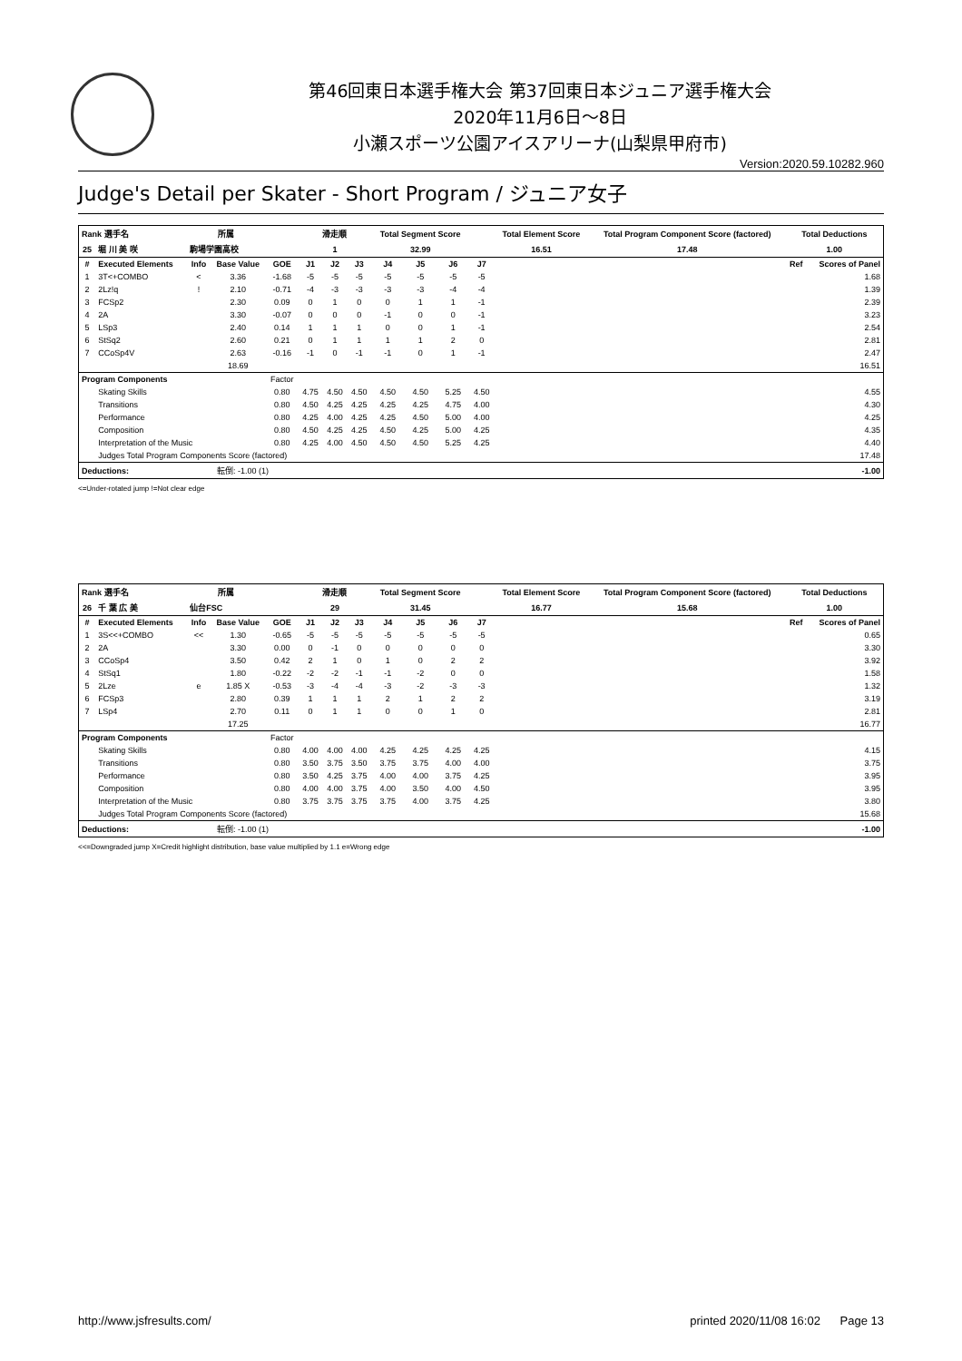第46回東日本選手権大会 第37回東日本ジュニア選手権大会
2020年11月6日～8日
小瀬スポーツ公園アイスアリーナ(山梨県甲府市)
Version:2020.59.10282.960
Judge's Detail per Skater - Short Program / ジュニア女子
| Rank 選手名 | | 所属 | | | 滑走順 | | | Total Segment Score | | | | Total Element Score | Total Program Component Score (factored) | Total Deductions | |
| --- | --- | --- | --- | --- | --- | --- | --- | --- | --- | --- | --- | --- | --- | --- | --- |
| 25 | 堀 川 美 咲 | 駒場学園高校 | | | 1 | | | 32.99 | | | | 16.51 | 17.48 | 1.00 | |
| # | Executed Elements | Info | Base Value | GOE | J1 | J2 | J3 | J4 | J5 | J6 | J7 | | | Ref | Scores of Panel |
| 1 | 3T<+COMBO | < | 3.36 | -1.68 | -5 | -5 | -5 | -5 | -5 | -5 | -5 | | | | 1.68 |
| 2 | 2Lz!q | ! | 2.10 | -0.71 | -4 | -3 | -3 | -3 | -3 | -4 | -4 | | | | 1.39 |
| 3 | FCSp2 | | 2.30 | 0.09 | 0 | 1 | 0 | 0 | 1 | 1 | -1 | | | | 2.39 |
| 4 | 2A | | 3.30 | -0.07 | 0 | 0 | 0 | -1 | 0 | 0 | -1 | | | | 3.23 |
| 5 | LSp3 | | 2.40 | 0.14 | 1 | 1 | 1 | 0 | 0 | 1 | -1 | | | | 2.54 |
| 6 | StSq2 | | 2.60 | 0.21 | 0 | 1 | 1 | 1 | 1 | 2 | 0 | | | | 2.81 |
| 7 | CCoSp4V | | 2.63 | -0.16 | -1 | 0 | -1 | -1 | 0 | 1 | -1 | | | | 2.47 |
| | | | 18.69 | | | | | | | | | | | | 16.51 |
| Program Components | | | | Factor | | | | | | | | | | | |
| | Skating Skills | | | 0.80 | 4.75 | 4.50 | 4.50 | 4.50 | 4.50 | 5.25 | 4.50 | | | | 4.55 |
| | Transitions | | | 0.80 | 4.50 | 4.25 | 4.25 | 4.25 | 4.25 | 4.75 | 4.00 | | | | 4.30 |
| | Performance | | | 0.80 | 4.25 | 4.00 | 4.25 | 4.25 | 4.50 | 5.00 | 4.00 | | | | 4.25 |
| | Composition | | | 0.80 | 4.50 | 4.25 | 4.25 | 4.50 | 4.25 | 5.00 | 4.25 | | | | 4.35 |
| | Interpretation of the Music | | | 0.80 | 4.25 | 4.00 | 4.50 | 4.50 | 4.50 | 5.25 | 4.25 | | | | 4.40 |
| | Judges Total Program Components Score (factored) | | | | | | | | | | | | | | 17.48 |
| Deductions: | | 転倒: -1.00 (1) | | | | | | | | | | | | | -1.00 |
<=Under-rotated jump !=Not clear edge
| Rank 選手名 | | 所属 | | | 滑走順 | | | Total Segment Score | | | | Total Element Score | Total Program Component Score (factored) | Total Deductions | |
| --- | --- | --- | --- | --- | --- | --- | --- | --- | --- | --- | --- | --- | --- | --- | --- |
| 26 | 千 葉 広 美 | 仙台FSC | | | 29 | | | 31.45 | | | | 16.77 | 15.68 | 1.00 | |
| # | Executed Elements | Info | Base Value | GOE | J1 | J2 | J3 | J4 | J5 | J6 | J7 | | | Ref | Scores of Panel |
| 1 | 3S<<+COMBO | << | 1.30 | -0.65 | -5 | -5 | -5 | -5 | -5 | -5 | -5 | | | | 0.65 |
| 2 | 2A | | 3.30 | 0.00 | 0 | -1 | 0 | 0 | 0 | 0 | 0 | | | | 3.30 |
| 3 | CCoSp4 | | 3.50 | 0.42 | 2 | 1 | 0 | 1 | 0 | 2 | 2 | | | | 3.92 |
| 4 | StSq1 | | 1.80 | -0.22 | -2 | -2 | -1 | -1 | -2 | 0 | 0 | | | | 1.58 |
| 5 | 2Lze | e | 1.85 X | -0.53 | -3 | -4 | -4 | -3 | -2 | -3 | -3 | | | | 1.32 |
| 6 | FCSp3 | | 2.80 | 0.39 | 1 | 1 | 1 | 2 | 1 | 2 | 2 | | | | 3.19 |
| 7 | LSp4 | | 2.70 | 0.11 | 0 | 1 | 1 | 0 | 0 | 1 | 0 | | | | 2.81 |
| | | | 17.25 | | | | | | | | | | | | 16.77 |
| Program Components | | | | Factor | | | | | | | | | | | |
| | Skating Skills | | | 0.80 | 4.00 | 4.00 | 4.00 | 4.25 | 4.25 | 4.25 | 4.25 | | | | 4.15 |
| | Transitions | | | 0.80 | 3.50 | 3.75 | 3.50 | 3.75 | 3.75 | 4.00 | 4.00 | | | | 3.75 |
| | Performance | | | 0.80 | 3.50 | 4.25 | 3.75 | 4.00 | 4.00 | 3.75 | 4.25 | | | | 3.95 |
| | Composition | | | 0.80 | 4.00 | 4.00 | 3.75 | 4.00 | 3.50 | 4.00 | 4.50 | | | | 3.95 |
| | Interpretation of the Music | | | 0.80 | 3.75 | 3.75 | 3.75 | 3.75 | 4.00 | 3.75 | 4.25 | | | | 3.80 |
| | Judges Total Program Components Score (factored) | | | | | | | | | | | | | | 15.68 |
| Deductions: | | 転倒: -1.00 (1) | | | | | | | | | | | | | -1.00 |
<<=Downgraded jump X=Credit highlight distribution, base value multiplied by 1.1 e=Wrong edge
http://www.jsfresults.com/ printed 2020/11/08 16:02 Page 13